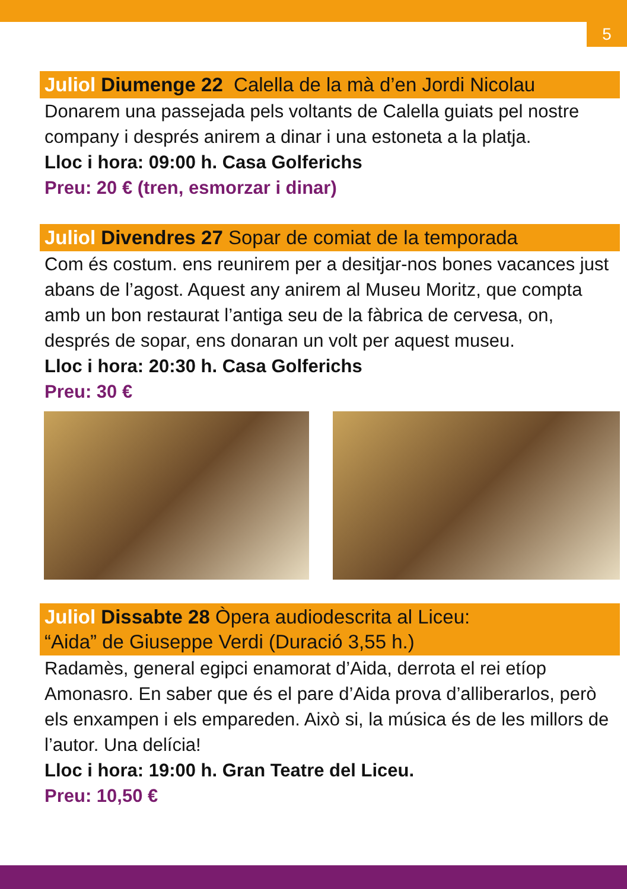5
Juliol Diumenge 22 Calella de la mà d’en Jordi Nicolau
Donarem una passejada pels voltants de Calella guiats pel nostre company i després anirem a dinar i una estoneta a la platja.
Lloc i hora: 09:00 h. Casa Golferichs
Preu: 20 € (tren, esmorzar i dinar)
Juliol Divendres 27 Sopar de comiat de la temporada
Com és costum. ens reunirem per a desitjar-nos bones vacances just abans de l’agost. Aquest any anirem al Museu Moritz, que compta amb un bon restaurat l’antiga seu de la fàbrica de cervesa, on, després de sopar, ens donaran un volt per aquest museu.
Lloc i hora: 20:30 h. Casa Golferichs
Preu: 30 €
Juliol Dissabte 28 Òpera audiodescrita al Liceu:
“Aida” de Giuseppe Verdi (Duració 3,55 h.)
Radamès, general egipci enamorat d’Aida, derrota el rei etíop Amonasro. En saber que és el pare d’Aida prova d’alliberarlos, però els enxampen i els empareden. Això si, la música és de les millors de l’autor. Una delícia!
Lloc i hora: 19:00 h. Gran Teatre del Liceu.
Preu: 10,50 €